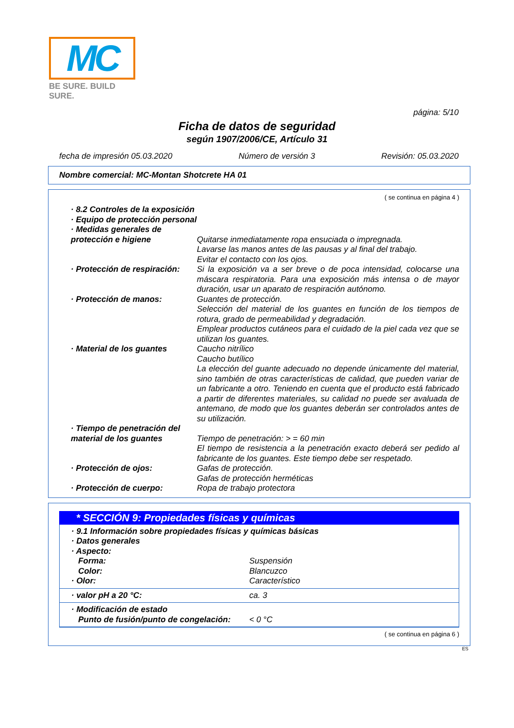MC
BE SURE. BUILD SURE.
página: 5/10
Ficha de datos de seguridad
según 1907/2006/CE, Artículo 31
fecha de impresión 05.03.2020 Número de versión 3 Revisión: 05.03.2020
Nombre comercial: MC-Montan Shotcrete HA 01
( se continua en página 4 )
· 8.2 Controles de la exposición
· Equipo de protección personal
· Medidas generales de protección e higiene
Quitarse inmediatamente ropa ensuciada o impregnada.
Lavarse las manos antes de las pausas y al final del trabajo.
Evitar el contacto con los ojos.
· Protección de respiración:
Si la exposición va a ser breve o de poca intensidad, colocarse una máscara respiratoria. Para una exposición más intensa o de mayor duración, usar un aparato de respiración autónomo.
· Protección de manos: Guantes de protección.
Selección del material de los guantes en función de los tiempos de rotura, grado de permeabilidad y degradación.
Emplear productos cutáneos para el cuidado de la piel cada vez que se utilizan los guantes.
· Material de los guantes Caucho nitrílico
Caucho butílico
La elección del guante adecuado no depende únicamente del material, sino también de otras características de calidad, que pueden variar de un fabricante a otro. Teniendo en cuenta que el producto está fabricado a partir de diferentes materiales, su calidad no puede ser avaluada de antemano, de modo que los guantes deberán ser controlados antes de su utilización.
· Tiempo de penetración del material de los guantes
Tiempo de penetración: > = 60 min
El tiempo de resistencia a la penetración exacto deberá ser pedido al fabricante de los guantes. Este tiempo debe ser respetado.
· Protección de ojos: Gafas de protección.
Gafas de protección herméticas
· Protección de cuerpo: Ropa de trabajo protectora
* SECCIÓN 9: Propiedades físicas y químicas
· 9.1 Información sobre propiedades físicas y químicas básicas
· Datos generales
· Aspecto:
Forma: Suspensión
Color: Blancuzco
· Olor: Característico
· valor pH a 20 °C: ca. 3
· Modificación de estado
Punto de fusión/punto de congelación:
< 0 °C
( se continua en página 6 )
ES